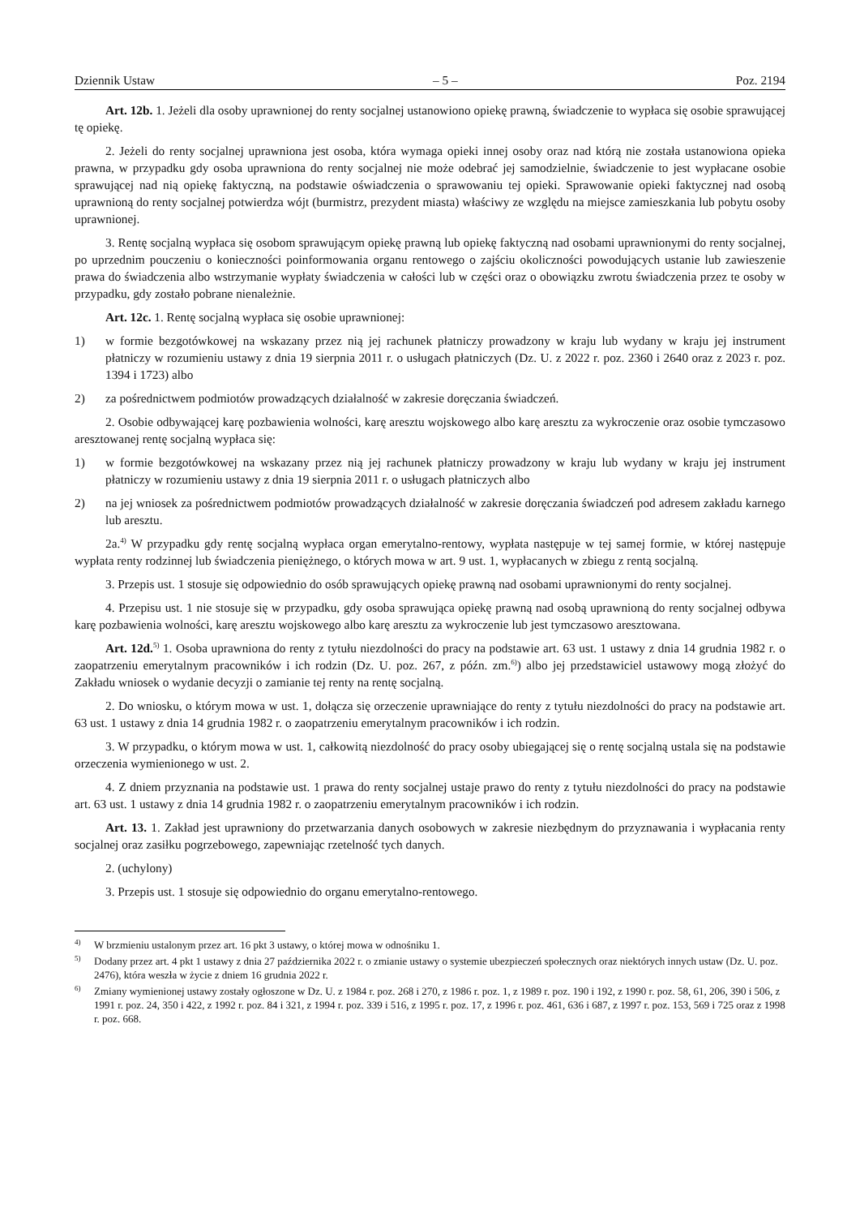Dziennik Ustaw – 5 – Poz. 2194
Art. 12b. 1. Jeżeli dla osoby uprawnionej do renty socjalnej ustanowiono opiekę prawną, świadczenie to wypłaca się osobie sprawującej tę opiekę.
2. Jeżeli do renty socjalnej uprawniona jest osoba, która wymaga opieki innej osoby oraz nad którą nie została ustanowiona opieka prawna, w przypadku gdy osoba uprawniona do renty socjalnej nie może odebrać jej samodzielnie, świadczenie to jest wypłacane osobie sprawującej nad nią opiekę faktyczną, na podstawie oświadczenia o sprawowaniu tej opieki. Sprawowanie opieki faktycznej nad osobą uprawnioną do renty socjalnej potwierdza wójt (burmistrz, prezydent miasta) właściwy ze względu na miejsce zamieszkania lub pobytu osoby uprawnionej.
3. Rentę socjalną wypłaca się osobom sprawującym opiekę prawną lub opiekę faktyczną nad osobami uprawnionymi do renty socjalnej, po uprzednim pouczeniu o konieczności poinformowania organu rentowego o zajściu okoliczności powodujących ustanie lub zawieszenie prawa do świadczenia albo wstrzymanie wypłaty świadczenia w całości lub w części oraz o obowiązku zwrotu świadczenia przez te osoby w przypadku, gdy zostało pobrane nienależnie.
Art. 12c. 1. Rentę socjalną wypłaca się osobie uprawnionej:
1) w formie bezgotówkowej na wskazany przez nią jej rachunek płatniczy prowadzony w kraju lub wydany w kraju jej instrument płatniczy w rozumieniu ustawy z dnia 19 sierpnia 2011 r. o usługach płatniczych (Dz. U. z 2022 r. poz. 2360 i 2640 oraz z 2023 r. poz. 1394 i 1723) albo
2) za pośrednictwem podmiotów prowadzących działalność w zakresie doręczania świadczeń.
2. Osobie odbywającej karę pozbawienia wolności, karę aresztu wojskowego albo karę aresztu za wykroczenie oraz osobie tymczasowo aresztowanej rentę socjalną wypłaca się:
1) w formie bezgotówkowej na wskazany przez nią jej rachunek płatniczy prowadzony w kraju lub wydany w kraju jej instrument płatniczy w rozumieniu ustawy z dnia 19 sierpnia 2011 r. o usługach płatniczych albo
2) na jej wniosek za pośrednictwem podmiotów prowadzących działalność w zakresie doręczania świadczeń pod adresem zakładu karnego lub aresztu.
2a.<sup>4)</sup> W przypadku gdy rentę socjalną wypłaca organ emerytalno-rentowy, wypłata następuje w tej samej formie, w której następuje wypłata renty rodzinnej lub świadczenia pieniężnego, o których mowa w art. 9 ust. 1, wypłacanych w zbiegu z rentą socjalną.
3. Przepis ust. 1 stosuje się odpowiednio do osób sprawujących opiekę prawną nad osobami uprawnionymi do renty socjalnej.
4. Przepisu ust. 1 nie stosuje się w przypadku, gdy osoba sprawująca opiekę prawną nad osobą uprawnioną do renty socjalnej odbywa karę pozbawienia wolności, karę aresztu wojskowego albo karę aresztu za wykroczenie lub jest tymczasowo aresztowana.
Art. 12d.<sup>5)</sup> 1. Osoba uprawniona do renty z tytułu niezdolności do pracy na podstawie art. 63 ust. 1 ustawy z dnia 14 grudnia 1982 r. o zaopatrzeniu emerytalnym pracowników i ich rodzin (Dz. U. poz. 267, z późn. zm.<sup>6)</sup>) albo jej przedstawiciel ustawowy mogą złożyć do Zakładu wniosek o wydanie decyzji o zamianie tej renty na rentę socjalną.
2. Do wniosku, o którym mowa w ust. 1, dołącza się orzeczenie uprawniające do renty z tytułu niezdolności do pracy na podstawie art. 63 ust. 1 ustawy z dnia 14 grudnia 1982 r. o zaopatrzeniu emerytalnym pracowników i ich rodzin.
3. W przypadku, o którym mowa w ust. 1, całkowitą niezdolność do pracy osoby ubiegającej się o rentę socjalną ustala się na podstawie orzeczenia wymienionego w ust. 2.
4. Z dniem przyznania na podstawie ust. 1 prawa do renty socjalnej ustaje prawo do renty z tytułu niezdolności do pracy na podstawie art. 63 ust. 1 ustawy z dnia 14 grudnia 1982 r. o zaopatrzeniu emerytalnym pracowników i ich rodzin.
Art. 13. 1. Zakład jest uprawniony do przetwarzania danych osobowych w zakresie niezbędnym do przyznawania i wypłacania renty socjalnej oraz zasiłku pogrzebowego, zapewniając rzetelność tych danych.
2. (uchylony)
3. Przepis ust. 1 stosuje się odpowiednio do organu emerytalno-rentowego.
<sup>4)</sup> W brzmieniu ustalonym przez art. 16 pkt 3 ustawy, o której mowa w odnośniku 1.
<sup>5)</sup> Dodany przez art. 4 pkt 1 ustawy z dnia 27 października 2022 r. o zmianie ustawy o systemie ubezpieczeń społecznych oraz niektórych innych ustaw (Dz. U. poz. 2476), która weszła w życie z dniem 16 grudnia 2022 r.
<sup>6)</sup> Zmiany wymienionej ustawy zostały ogłoszone w Dz. U. z 1984 r. poz. 268 i 270, z 1986 r. poz. 1, z 1989 r. poz. 190 i 192, z 1990 r. poz. 58, 61, 206, 390 i 506, z 1991 r. poz. 24, 350 i 422, z 1992 r. poz. 84 i 321, z 1994 r. poz. 339 i 516, z 1995 r. poz. 17, z 1996 r. poz. 461, 636 i 687, z 1997 r. poz. 153, 569 i 725 oraz z 1998 r. poz. 668.